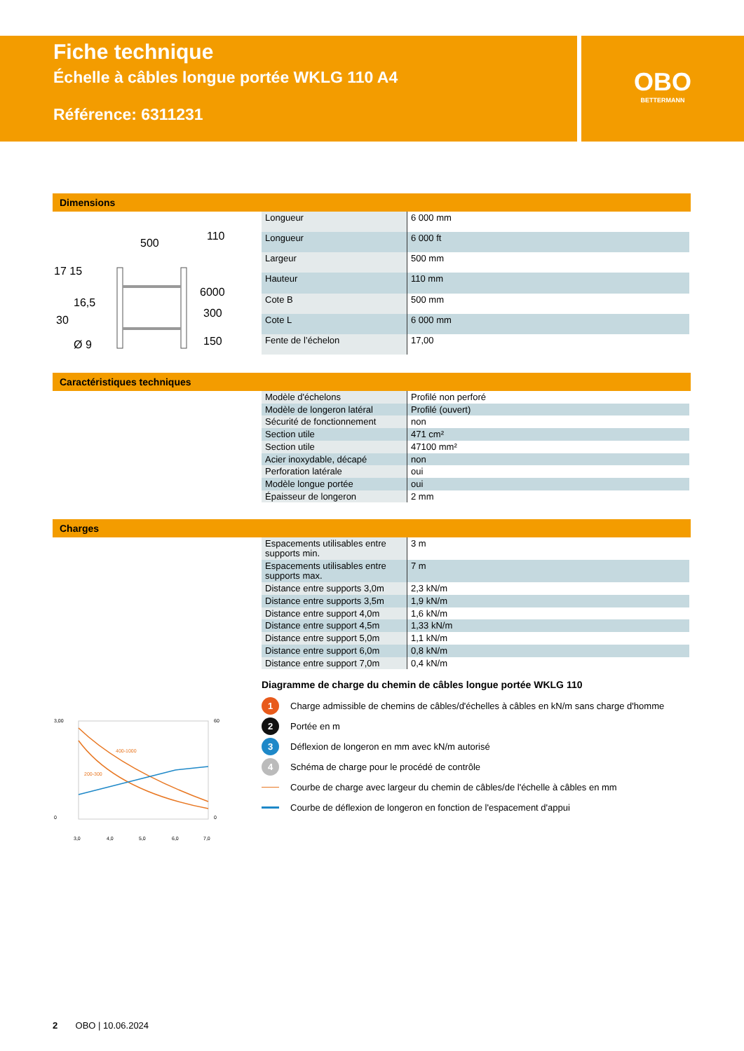Fiche technique
Échelle à câbles longue portée WKLG 110 A4
Référence: 6311231
OBO
BETTERMANN
Dimensions
500
17 15
16,5
30
Ø 9
6000
300
150
110
| Longueur | 6 000 mm |
| Longueur | 6 000 ft |
| Largeur | 500 mm |
| Hauteur | 110 mm |
| Cote B | 500 mm |
| Cote L | 6 000 mm |
| Fente de l’échelon | 17,00 |
Caractéristiques techniques
| Modèle d'échelons | Profilé non perforé |
| Modèle de longeron latéral | Profilé (ouvert) |
| Sécurité de fonctionnement | non |
| Section utile | 471 cm² |
| Section utile | 47100 mm² |
| Acier inoxydable, décapé | non |
| Perforation latérale | oui |
| Modèle longue portée | oui |
| Épaisseur de longeron | 2 mm |
Charges
| Espacements utilisables entre supports min. | 3 m |
| Espacements utilisables entre supports max. | 7 m |
| Distance entre supports 3,0m | 2,3 kN/m |
| Distance entre supports 3,5m | 1,9 kN/m |
| Distance entre support 4,0m | 1,6 kN/m |
| Distance entre support 4,5m | 1,33 kN/m |
| Distance entre support 5,0m | 1,1 kN/m |
| Distance entre support 6,0m | 0,8 kN/m |
| Distance entre support 7,0m | 0,4 kN/m |
400-1000
200-300
3,00
0
60
0
3,0
4,0
5,0
6,0
7,0
Diagramme de charge du chemin de câbles longue portée WKLG 110
1 Charge admissible de chemins de câbles/d'échelles à câbles en kN/m sans charge d'homme
2 Portée en m
3 Déflexion de longeron en mm avec kN/m autorisé
4 Schéma de charge pour le procédé de contrôle
Courbe de charge avec largeur du chemin de câbles/de l'échelle à câbles en mm
Courbe de déflexion de longeron en fonction de l'espacement d'appui
2 OBO | 10.06.2024